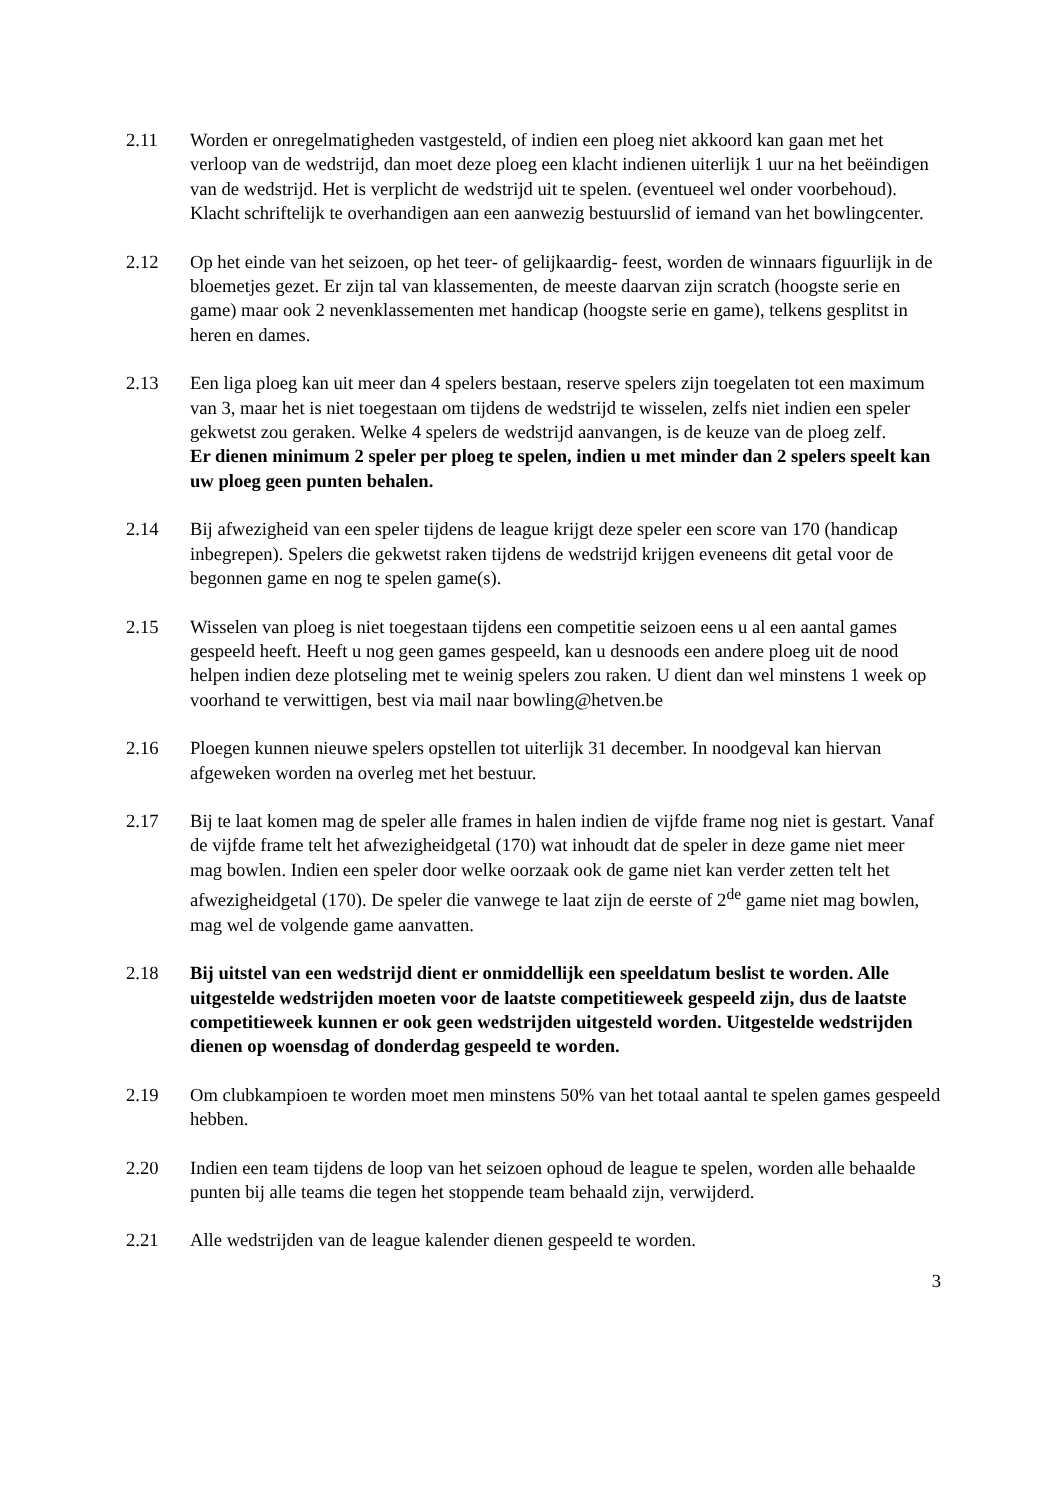2.11 Worden er onregelmatigheden vastgesteld, of indien een ploeg niet akkoord kan gaan met het verloop van de wedstrijd, dan moet deze ploeg een klacht indienen uiterlijk 1 uur na het beëindigen van de wedstrijd. Het is verplicht de wedstrijd uit te spelen. (eventueel wel onder voorbehoud). Klacht schriftelijk te overhandigen aan een aanwezig bestuurslid of iemand van het bowlingcenter.
2.12 Op het einde van het seizoen, op het teer- of gelijkaardig- feest, worden de winnaars figuurlijk in de bloemetjes gezet. Er zijn tal van klassementen, de meeste daarvan zijn scratch (hoogste serie en game) maar ook 2 nevenklassementen met handicap (hoogste serie en game), telkens gesplitst in heren en dames.
2.13 Een liga ploeg kan uit meer dan 4 spelers bestaan, reserve spelers zijn toegelaten tot een maximum van 3, maar het is niet toegestaan om tijdens de wedstrijd te wisselen, zelfs niet indien een speler gekwetst zou geraken. Welke 4 spelers de wedstrijd aanvangen, is de keuze van de ploeg zelf.
Er dienen minimum 2 speler per ploeg te spelen, indien u met minder dan 2 spelers speelt kan uw ploeg geen punten behalen.
2.14 Bij afwezigheid van een speler tijdens de league krijgt deze speler een score van 170 (handicap inbegrepen). Spelers die gekwetst raken tijdens de wedstrijd krijgen eveneens dit getal voor de begonnen game en nog te spelen game(s).
2.15 Wisselen van ploeg is niet toegestaan tijdens een competitie seizoen eens u al een aantal games gespeeld heeft. Heeft u nog geen games gespeeld, kan u desnoods een andere ploeg uit de nood helpen indien deze plotseling met te weinig spelers zou raken. U dient dan wel minstens 1 week op voorhand te verwittigen, best via mail naar bowling@hetven.be
2.16 Ploegen kunnen nieuwe spelers opstellen tot uiterlijk 31 december. In noodgeval kan hiervan afgeweken worden na overleg met het bestuur.
2.17 Bij te laat komen mag de speler alle frames in halen indien de vijfde frame nog niet is gestart. Vanaf de vijfde frame telt het afwezigheidgetal (170) wat inhoudt dat de speler in deze game niet meer mag bowlen. Indien een speler door welke oorzaak ook de game niet kan verder zetten telt het afwezigheidgetal (170). De speler die vanwege te laat zijn de eerste of 2<sup>de</sup> game niet mag bowlen, mag wel de volgende game aanvatten.
2.18 Bij uitstel van een wedstrijd dient er onmiddellijk een speeldatum beslist te worden. Alle uitgestelde wedstrijden moeten voor de laatste competitieweek gespeeld zijn, dus de laatste competitieweek kunnen er ook geen wedstrijden uitgesteld worden. Uitgestelde wedstrijden dienen op woensdag of donderdag gespeeld te worden.
2.19 Om clubkampioen te worden moet men minstens 50% van het totaal aantal te spelen games gespeeld hebben.
2.20 Indien een team tijdens de loop van het seizoen ophoud de league te spelen, worden alle behaalde punten bij alle teams die tegen het stoppende team behaald zijn, verwijderd.
2.21 Alle wedstrijden van de league kalender dienen gespeeld te worden.
3